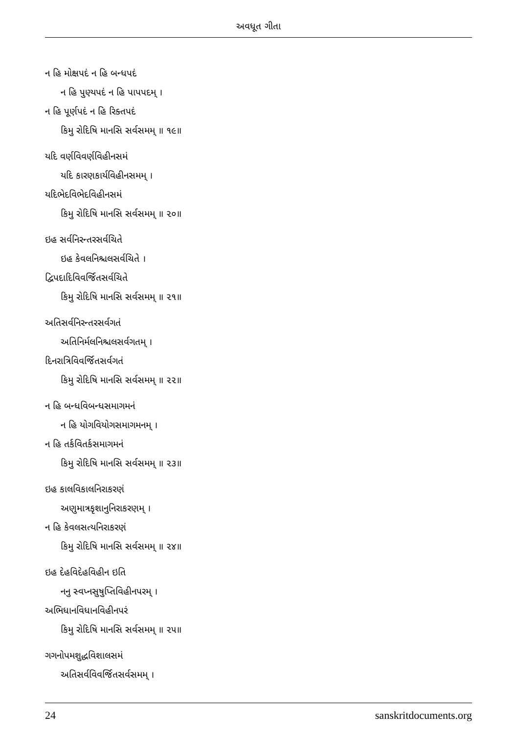અવધૂત ગીતા
ન હિ મોક્ષપદં ન હિ બન્ધપદં
ન હિ પુણ્યપદં ન હિ પાપપદમ્ ।
ન હિ પૂર્ણપદં ન હિ રિક્તપદં
કિમુ રોદિષિ માનસિ સર્વસમમ્ ॥ ૧૯॥
યદિ વર્ણવિવર્ણવિહીનસમં
યદિ કારણકાર્યવિહીનસમમ્ ।
યદિભેદવિભેદવિહીનસમં
કિમુ રોદિષિ માનસિ સર્વસમમ્ ॥ ૨૦॥
ઇહ સર્વનિરન્તરસર્વચિતે
ઇહ કેવલનિશ્ચલસર્વચિતે ।
દ્વિપદાદિવિવર્જિતસર્વચિતે
કિમુ રોદિષિ માનસિ સર્વસમમ્ ॥ ૨૧॥
અતિસર્વનિરન્તરસર્વગતં
અતિનિર્મલનિશ્ચલસર્વગતમ્ ।
દિનરાત્રિવિવર્જિતસર્વગતં
કિમુ રોદિષિ માનસિ સર્વસમમ્ ॥ ૨૨॥
ન હિ બન્ધવિબન્ધસમાગમનં
ન હિ યોગવિયોગસમાગમનમ્ ।
ન હિ તર્કવિતર્કસમાગમનં
કિમુ રોદિષિ માનસિ સર્વસમમ્ ॥ ૨૩॥
ઇહ કાલવિકાલનિરાકરણં
અણુમાત્રકૃશાનુનિરાકરણમ્ ।
ન હિ કેવલસત્યનિરાકરણં
કિમુ રોદિષિ માનસિ સર્વસમમ્ ॥ ૨૪॥
ઇહ દેહવિદેહવિહીન ઇતિ
નનુ સ્વપ્નસુષુપ્તિવિહીનપરમ્ ।
અભિધાનવિધાનવિહીનપરં
કિમુ રોદિષિ માનસિ સર્વસમમ્ ॥ ૨૫॥
ગગનોપમશુદ્ધવિશાલસમં
અતિસર્વવિવર્જિતસર્વસમમ્ ।
24 sanskritdocuments.org